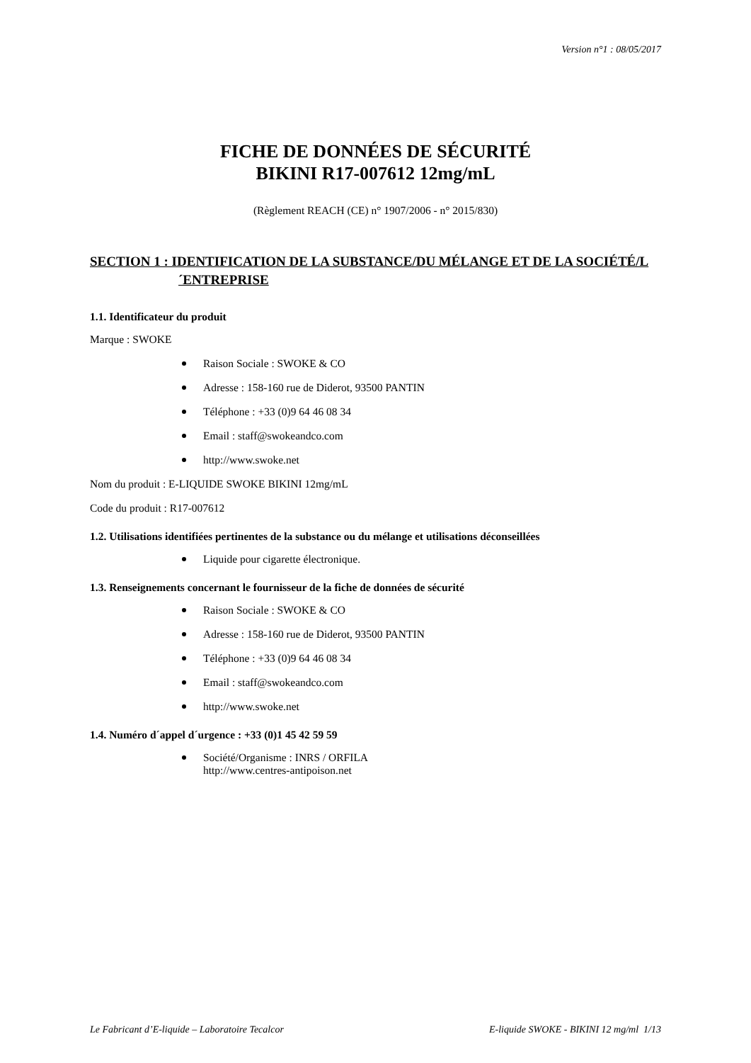Version n°1 : 08/05/2017
FICHE DE DONNÉES DE SÉCURITÉ
BIKINI R17-007612 12mg/mL
(Règlement REACH (CE) n° 1907/2006 - n° 2015/830)
SECTION 1 : IDENTIFICATION DE LA SUBSTANCE/DU MÉLANGE ET DE LA SOCIÉTÉ/L´ENTREPRISE
1.1. Identificateur du produit
Marque : SWOKE
Raison Sociale : SWOKE & CO
Adresse : 158-160 rue de Diderot, 93500 PANTIN
Téléphone : +33 (0)9 64 46 08 34
Email : staff@swokeandco.com
http://www.swoke.net
Nom du produit : E-LIQUIDE SWOKE BIKINI 12mg/mL
Code du produit : R17-007612
1.2. Utilisations identifiées pertinentes de la substance ou du mélange et utilisations déconseillées
Liquide pour cigarette électronique.
1.3. Renseignements concernant le fournisseur de la fiche de données de sécurité
Raison Sociale : SWOKE & CO
Adresse : 158-160 rue de Diderot, 93500 PANTIN
Téléphone : +33 (0)9 64 46 08 34
Email : staff@swokeandco.com
http://www.swoke.net
1.4. Numéro d´appel d´urgence : +33 (0)1 45 42 59 59
Société/Organisme : INRS / ORFILA
http://www.centres-antipoison.net
Le Fabricant d’E-liquide – Laboratoire Tecalcor E-liquide SWOKE - BIKINI 12 mg/ml 1/13